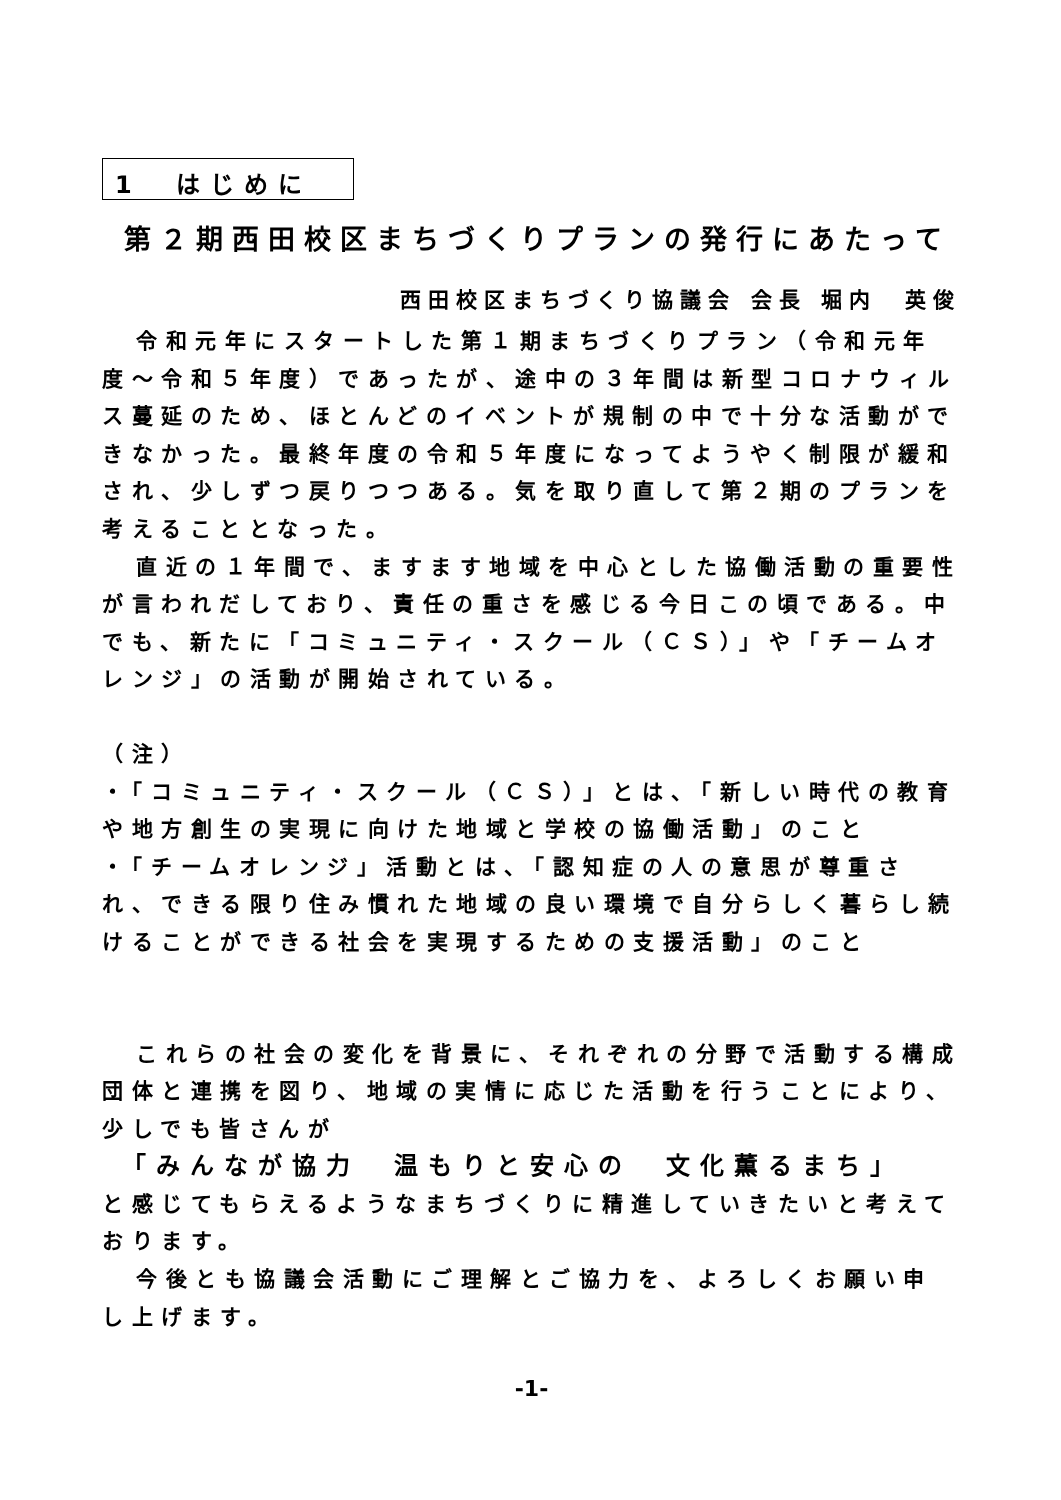1　はじめに
第２期西田校区まちづくりプランの発行にあたって
西田校区まちづくり協議会 会長 堀内　英俊
令和元年にスタートした第１期まちづくりプラン（令和元年度～令和５年度）であったが、途中の３年間は新型コロナウィルス蔓延のため、ほとんどのイベントが規制の中で十分な活動ができなかった。最終年度の令和５年度になってようやく制限が緩和され、少しずつ戻りつつある。気を取り直して第２期のプランを考えることとなった。
直近の１年間で、ますます地域を中心とした協働活動の重要性が言われだしており、責任の重さを感じる今日この頃である。中でも、新たに「コミュニティ・スクール（ＣＳ）」や「チームオレンジ」の活動が開始されている。
（注）
・「コミュニティ・スクール（ＣＳ）」とは、「新しい時代の教育や地方創生の実現に向けた地域と学校の協働活動」のこと
・「チームオレンジ」活動とは、「認知症の人の意思が尊重され、できる限り住み慣れた地域の良い環境で自分らしく暮らし続けることができる社会を実現するための支援活動」のこと
これらの社会の変化を背景に、それぞれの分野で活動する構成団体と連携を図り、地域の実情に応じた活動を行うことにより、少しでも皆さんが
「みんなが協力　温もりと安心の　文化薫るまち」
と感じてもらえるようなまちづくりに精進していきたいと考えております。
今後とも協議会活動にご理解とご協力を、よろしくお願い申し上げます。
-1-